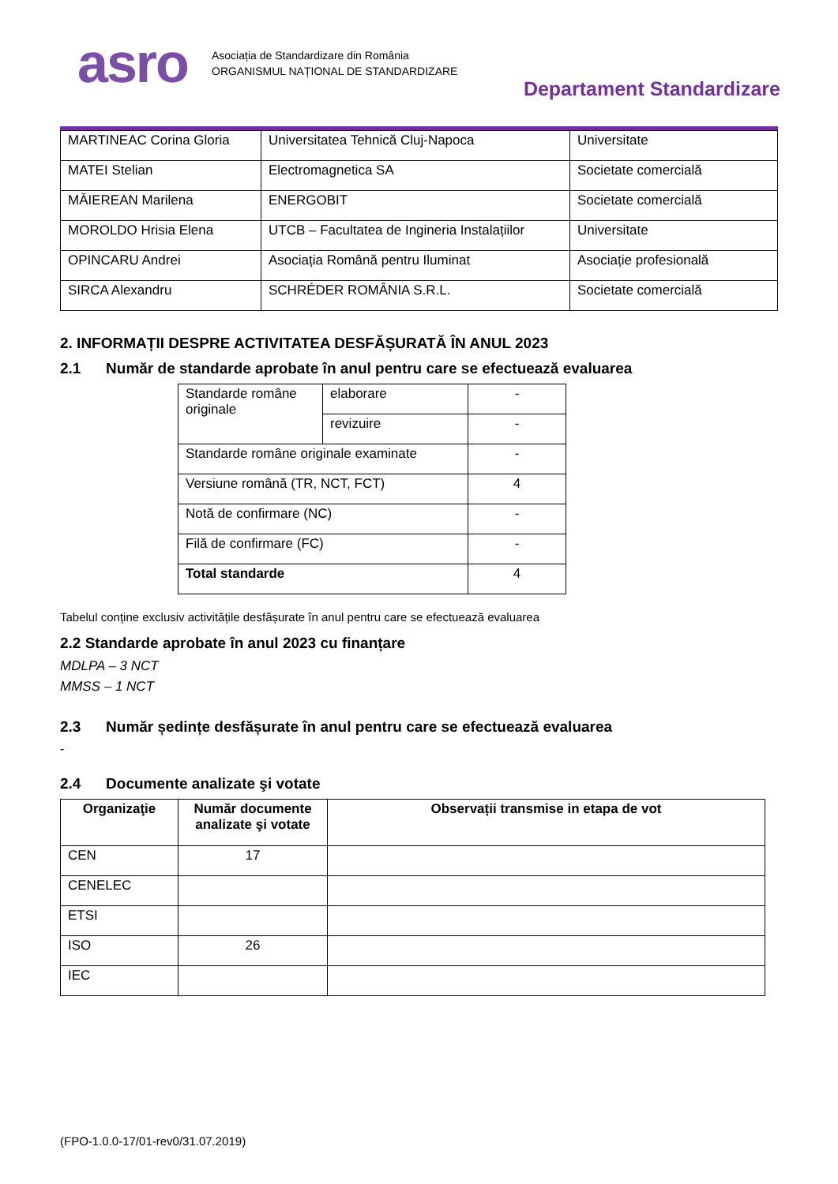asro
Asociația de Standardizare din România
ORGANISMUL NAȚIONAL DE STANDARDIZARE
Departament Standardizare
| MARTINEAC Corina Gloria | Universitatea Tehnică Cluj-Napoca | Universitate |
| MATEI Stelian | Electromagnetica SA | Societate comercială |
| MĂIEREAN Marilena | ENERGOBIT | Societate comercială |
| MOROLDO Hrisia Elena | UTCB – Facultatea de Ingineria Instalațiilor | Universitate |
| OPINCARU Andrei | Asociația Română pentru Iluminat | Asociație profesională |
| SIRCA Alexandru | SCHRÉDER ROMÂNIA S.R.L. | Societate comercială |
2. INFORMAȚII DESPRE ACTIVITATEA DESFĂȘURATĂ ÎN ANUL 2023
2.1 Număr de standarde aprobate în anul pentru care se efectuează evaluarea
| Standarde române originale | elaborare | - |
| | revizuire | - |
| Standarde române originale examinate | | - |
| Versiune română (TR, NCT, FCT) | | 4 |
| Notă de confirmare (NC) | | - |
| Filă de confirmare (FC) | | - |
| Total standarde | | 4 |
Tabelul conține exclusiv activitățile desfășurate în anul pentru care se efectuează evaluarea
2.2 Standarde aprobate în anul 2023 cu finanțare
MDLPA – 3 NCT
MMSS – 1 NCT
2.3 Număr ședințe desfășurate în anul pentru care se efectuează evaluarea
-
2.4 Documente analizate şi votate
| Organizaţie | Număr documente analizate şi votate | Observații transmise in etapa de vot |
| --- | --- | --- |
| CEN | 17 | |
| CENELEC | | |
| ETSI | | |
| ISO | 26 | |
| IEC | | |
(FPO-1.0.0-17/01-rev0/31.07.2019)